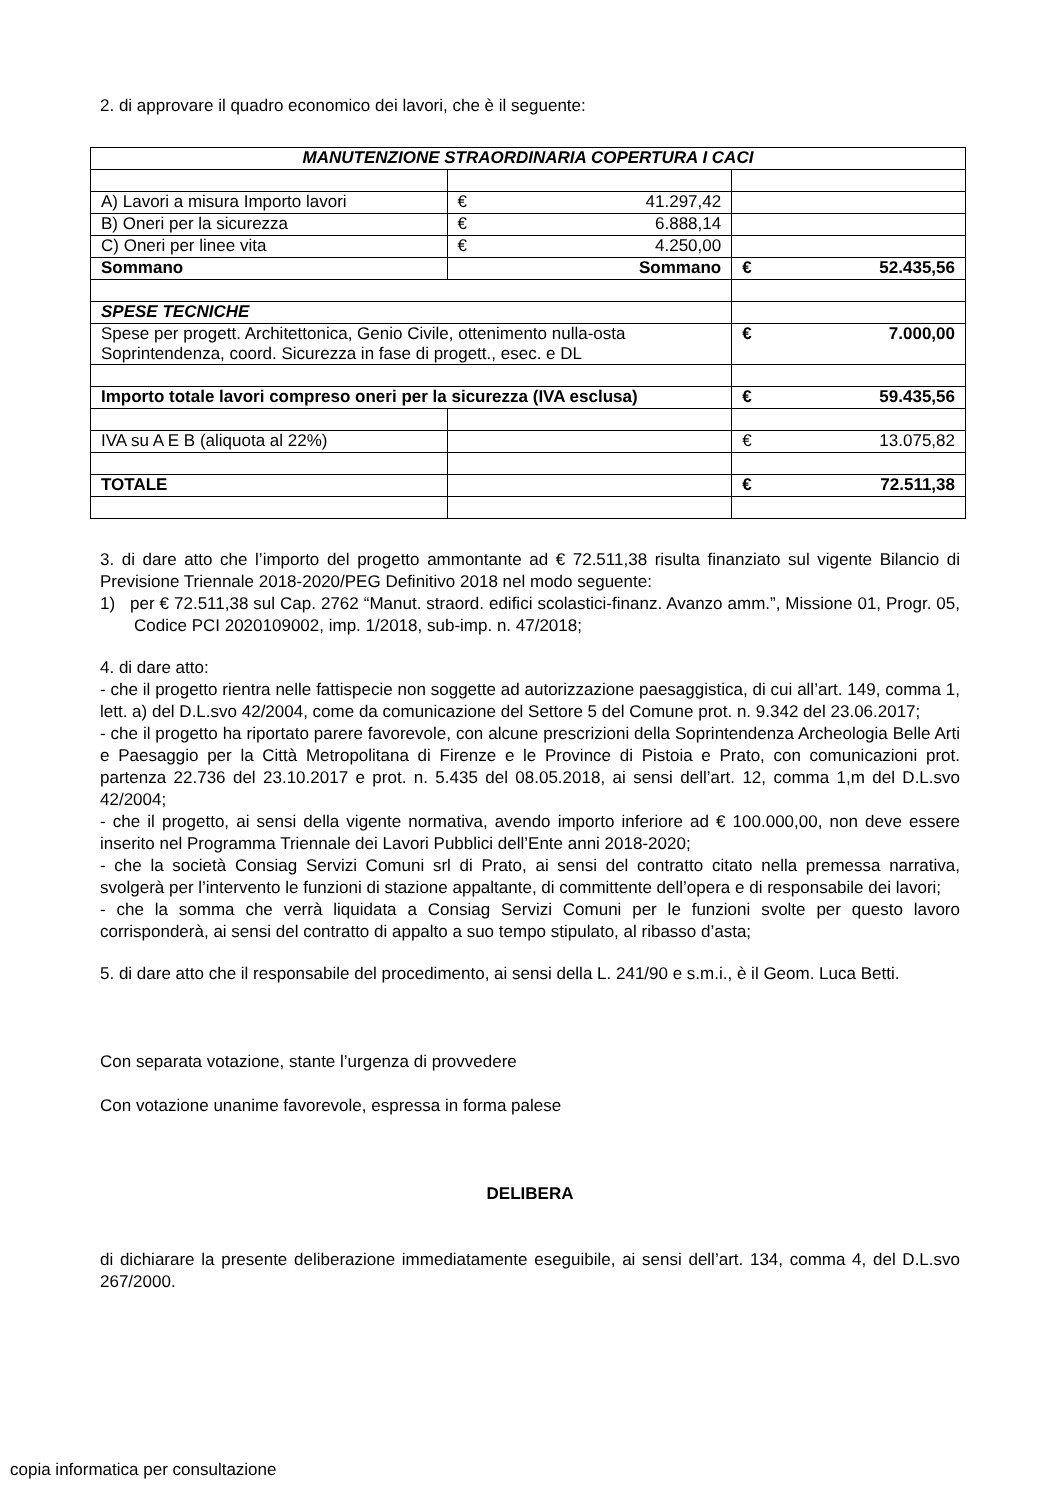2. di approvare il quadro economico dei lavori, che è il seguente:
| MANUTENZIONE STRAORDINARIA COPERTURA I CACI | | |
| A) Lavori a misura Importo lavori | € 41.297,42 | |
| B) Oneri per la sicurezza | € 6.888,14 | |
| C) Oneri per linee vita | € 4.250,00 | |
| Sommano | Sommano | € 52.435,56 |
| SPESE TECNICHE | | |
| Spese per progett. Architettonica, Genio Civile, ottenimento nulla-osta Soprintendenza, coord. Sicurezza in fase di progett., esec. e DL | | € 7.000,00 |
| Importo totale lavori compreso oneri per la sicurezza (IVA esclusa) | | € 59.435,56 |
| IVA su A E B (aliquota al 22%) | | € 13.075,82 |
| TOTALE | | € 72.511,38 |
3. di dare atto che l’importo del progetto ammontante ad € 72.511,38 risulta finanziato sul vigente Bilancio di Previsione Triennale 2018-2020/PEG Definitivo 2018 nel modo seguente:
1) per € 72.511,38 sul Cap. 2762 “Manut. straord. edifici scolastici-finanz. Avanzo amm.”, Missione 01, Progr. 05, Codice PCI 2020109002, imp. 1/2018, sub-imp. n. 47/2018;
4. di dare atto:
- che il progetto rientra nelle fattispecie non soggette ad autorizzazione paesaggistica, di cui all’art. 149, comma 1, lett. a) del D.L.svo 42/2004, come da comunicazione del Settore 5 del Comune prot. n. 9.342 del 23.06.2017;
- che il progetto ha riportato parere favorevole, con alcune prescrizioni della Soprintendenza Archeologia Belle Arti e Paesaggio per la Città Metropolitana di Firenze e le Province di Pistoia e Prato, con comunicazioni prot. partenza 22.736 del 23.10.2017 e prot. n. 5.435 del 08.05.2018, ai sensi dell’art. 12, comma 1,m del D.L.svo 42/2004;
- che il progetto, ai sensi della vigente normativa, avendo importo inferiore ad € 100.000,00, non deve essere inserito nel Programma Triennale dei Lavori Pubblici dell’Ente anni 2018-2020;
- che la società Consiag Servizi Comuni srl di Prato, ai sensi del contratto citato nella premessa narrativa, svolgerà per l’intervento le funzioni di stazione appaltante, di committente dell’opera e di responsabile dei lavori;
- che la somma che verrà liquidata a Consiag Servizi Comuni per le funzioni svolte per questo lavoro corrisponderà, ai sensi del contratto di appalto a suo tempo stipulato, al ribasso d’asta;
5. di dare atto che il responsabile del procedimento, ai sensi della L. 241/90 e s.m.i., è il Geom. Luca Betti.
Con separata votazione, stante l’urgenza di provvedere
Con votazione unanime favorevole, espressa in forma palese
DELIBERA
di dichiarare la presente deliberazione immediatamente eseguibile, ai sensi dell’art. 134, comma 4, del D.L.svo 267/2000.
copia informatica per consultazione